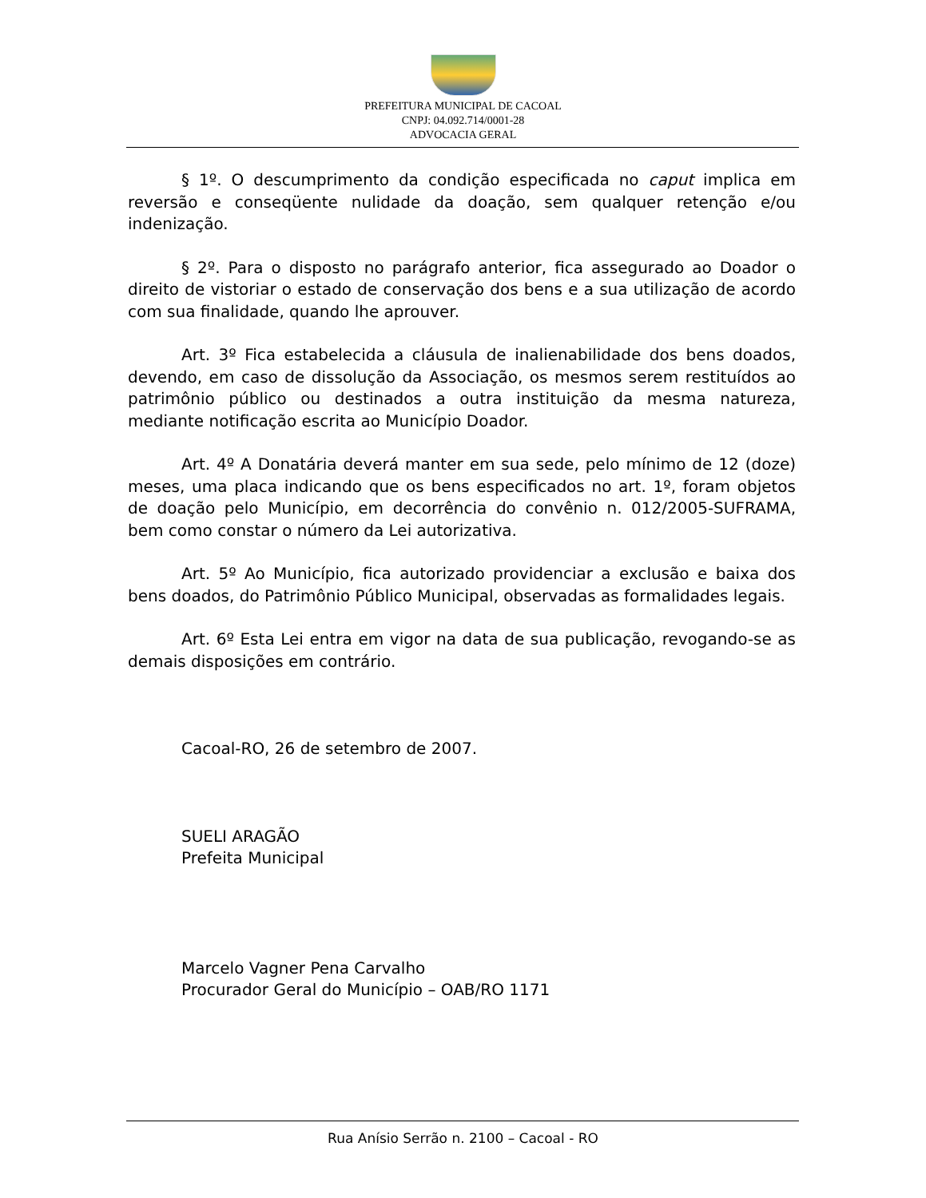PREFEITURA MUNICIPAL DE CACOAL
CNPJ: 04.092.714/0001-28
ADVOCACIA GERAL
§ 1º. O descumprimento da condição especificada no caput implica em reversão e conseqüente nulidade da doação, sem qualquer retenção e/ou indenização.
§ 2º. Para o disposto no parágrafo anterior, fica assegurado ao Doador o direito de vistoriar o estado de conservação dos bens e a sua utilização de acordo com sua finalidade, quando lhe aprouver.
Art. 3º Fica estabelecida a cláusula de inalienabilidade dos bens doados, devendo, em caso de dissolução da Associação, os mesmos serem restituídos ao patrimônio público ou destinados a outra instituição da mesma natureza, mediante notificação escrita ao Município Doador.
Art. 4º A Donatária deverá manter em sua sede, pelo mínimo de 12 (doze) meses, uma placa indicando que os bens especificados no art. 1º, foram objetos de doação pelo Município, em decorrência do convênio n. 012/2005-SUFRAMA, bem como constar o número da Lei autorizativa.
Art. 5º Ao Município, fica autorizado providenciar a exclusão e baixa dos bens doados, do Patrimônio Público Municipal, observadas as formalidades legais.
Art. 6º Esta Lei entra em vigor na data de sua publicação, revogando-se as demais disposições em contrário.
Cacoal-RO, 26 de setembro de 2007.
SUELI ARAGÃO
Prefeita Municipal
Marcelo Vagner Pena Carvalho
Procurador Geral do Município – OAB/RO 1171
Rua Anísio Serrão n. 2100 – Cacoal - RO